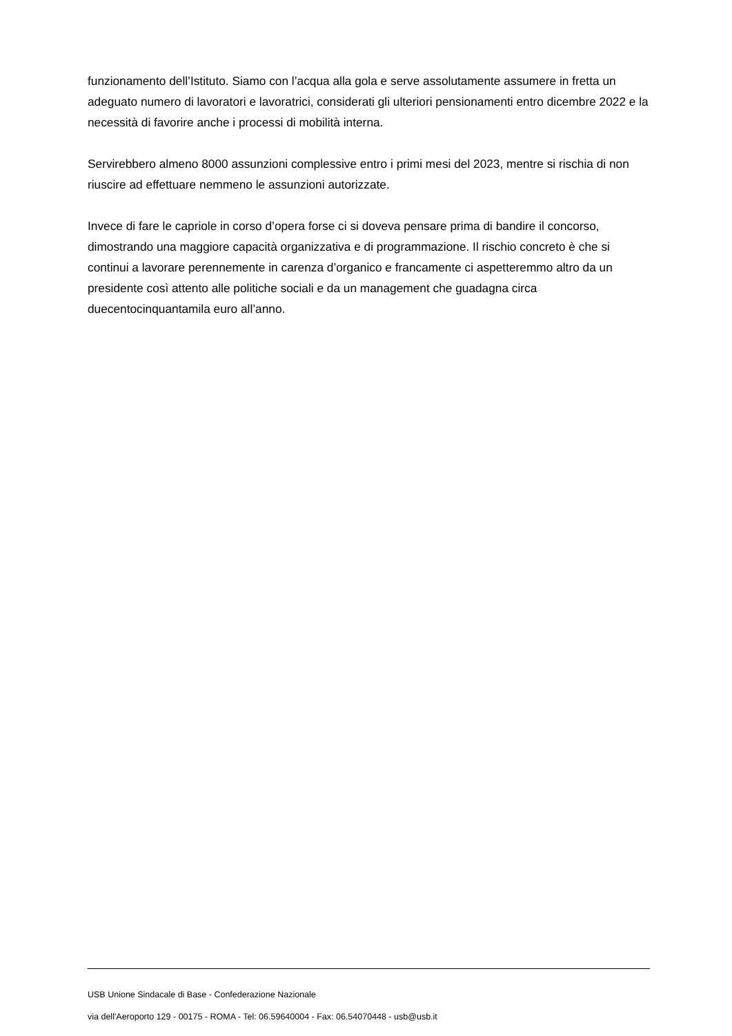funzionamento dell’Istituto. Siamo con l’acqua alla gola e serve assolutamente assumere in fretta un adeguato numero di lavoratori e lavoratrici, considerati gli ulteriori pensionamenti entro dicembre 2022 e la necessità di favorire anche i processi di mobilità interna.
Servirebbero almeno 8000 assunzioni complessive entro i primi mesi del 2023, mentre si rischia di non riuscire ad effettuare nemmeno le assunzioni autorizzate.
Invece di fare le capriole in corso d’opera forse ci si doveva pensare prima di bandire il concorso, dimostrando una maggiore capacità organizzativa e di programmazione. Il rischio concreto è che si continui a lavorare perennemente in carenza d’organico e francamente ci aspetteremmo altro da un presidente così attento alle politiche sociali e da un management che guadagna circa duecentocinquantamila euro all’anno.
USB Unione Sindacale di Base - Confederazione Nazionale
via dell'Aeroporto 129 - 00175 - ROMA - Tel: 06.59640004 - Fax: 06.54070448 - usb@usb.it